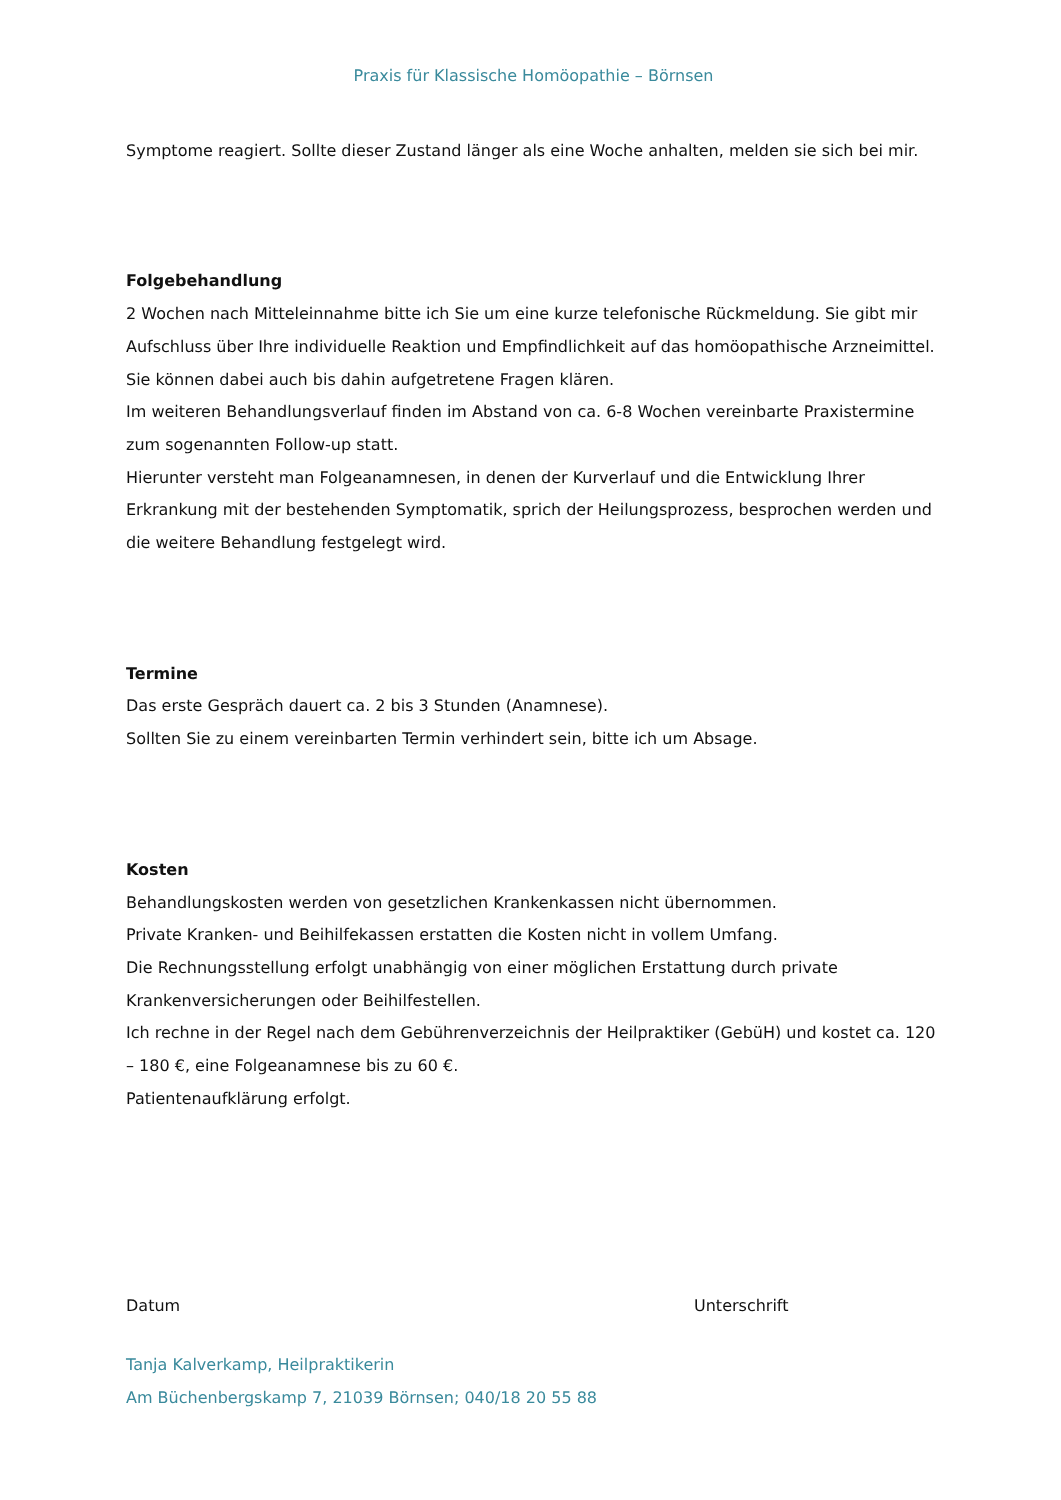Praxis für Klassische Homöopathie – Börnsen
Symptome reagiert. Sollte dieser Zustand länger als eine Woche anhalten, melden sie sich bei mir.
Folgebehandlung
2 Wochen nach Mitteleinnahme bitte ich Sie um eine kurze telefonische Rückmeldung. Sie gibt mir Aufschluss über Ihre individuelle Reaktion und Empfindlichkeit auf das homöopathische Arzneimittel. Sie können dabei auch bis dahin aufgetretene Fragen klären.
Im weiteren Behandlungsverlauf finden im Abstand von ca. 6-8 Wochen vereinbarte Praxistermine zum sogenannten Follow-up statt.
Hierunter versteht man Folgeanamnesen, in denen der Kurverlauf und die Entwicklung Ihrer Erkrankung mit der bestehenden Symptomatik, sprich der Heilungsprozess, besprochen werden und die weitere Behandlung festgelegt wird.
Termine
Das erste Gespräch dauert ca. 2 bis 3 Stunden (Anamnese).
Sollten Sie zu einem vereinbarten Termin verhindert sein, bitte ich um Absage.
Kosten
Behandlungskosten werden von gesetzlichen Krankenkassen nicht übernommen.
Private Kranken- und Beihilfekassen erstatten die Kosten nicht in vollem Umfang.
Die Rechnungsstellung erfolgt unabhängig von einer möglichen Erstattung durch private Krankenversicherungen oder Beihilfestellen.
Ich rechne in der Regel nach dem Gebührenverzeichnis der Heilpraktiker (GebüH) und kostet ca. 120 – 180 €, eine Folgeanamnese bis zu 60 €.
Patientenaufklärung erfolgt.
Datum Unterschrift
Tanja Kalverkamp, Heilpraktikerin
Am Büchenbergskamp 7, 21039 Börnsen; 040/18 20 55 88